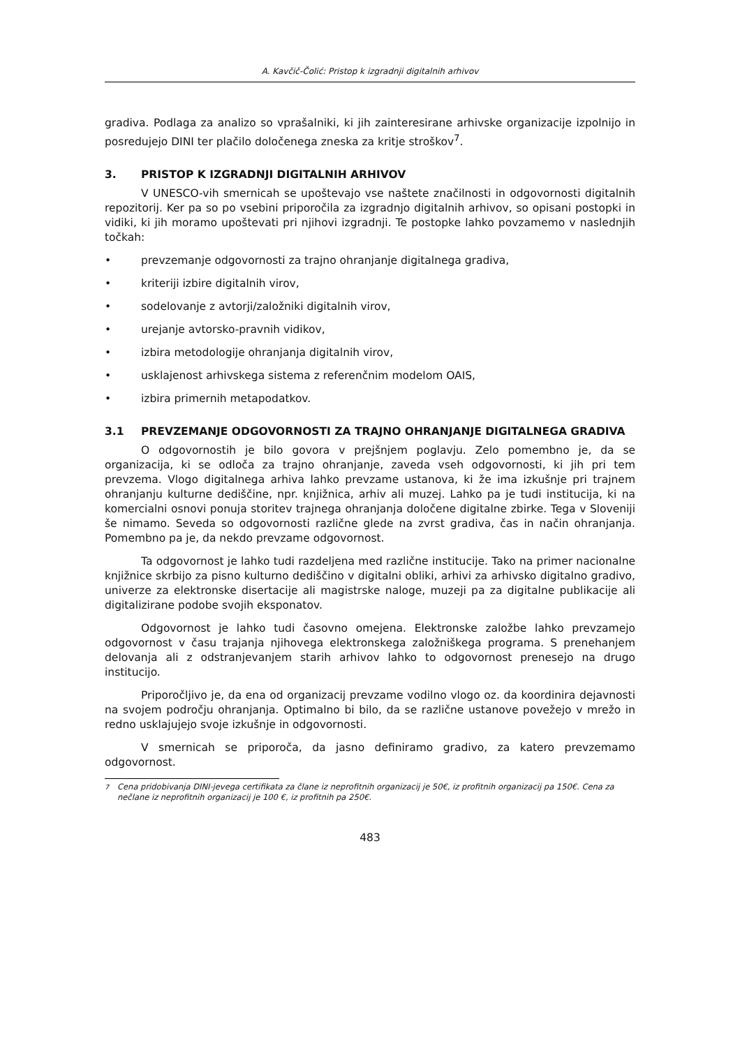A. Kavčič-Čolić: Pristop k izgradnji digitalnih arhivov
gradiva. Podlaga za analizo so vprašalniki, ki jih zainteresirane arhivske organizacije izpolnijo in posredujejo DINI ter plačilo določenega zneska za kritje stroškov<sup>7</sup>.
3. PRISTOP K IZGRADNJI DIGITALNIH ARHIVOV
V UNESCO-vih smernicah se upoštevajo vse naštete značilnosti in odgovornosti digitalnih repozitorij. Ker pa so po vsebini priporočila za izgradnjo digitalnih arhivov, so opisani postopki in vidiki, ki jih moramo upoštevati pri njihovi izgradnji. Te postopke lahko povzamemo v naslednjih točkah:
• prevzemanje odgovornosti za trajno ohranjanje digitalnega gradiva,
• kriteriji izbire digitalnih virov,
• sodelovanje z avtorji/založniki digitalnih virov,
• urejanje avtorsko-pravnih vidikov,
• izbira metodologije ohranjanja digitalnih virov,
• usklajenost arhivskega sistema z referenčnim modelom OAIS,
• izbira primernih metapodatkov.
3.1 PREVZEMANJE ODGOVORNOSTI ZA TRAJNO OHRANJANJE DIGITALNEGA GRADIVA
O odgovornostih je bilo govora v prejšnjem poglavju. Zelo pomembno je, da se organizacija, ki se odloča za trajno ohranjanje, zaveda vseh odgovornosti, ki jih pri tem prevzema. Vlogo digitalnega arhiva lahko prevzame ustanova, ki že ima izkušnje pri trajnem ohranjanju kulturne dediščine, npr. knjižnica, arhiv ali muzej. Lahko pa je tudi institucija, ki na komercialni osnovi ponuja storitev trajnega ohranjanja določene digitalne zbirke. Tega v Sloveniji še nimamo. Seveda so odgovornosti različne glede na zvrst gradiva, čas in način ohranjanja. Pomembno pa je, da nekdo prevzame odgovornost.
Ta odgovornost je lahko tudi razdeljena med različne institucije. Tako na primer nacionalne knjižnice skrbijo za pisno kulturno dediščino v digitalni obliki, arhivi za arhivsko digitalno gradivo, univerze za elektronske disertacije ali magistrske naloge, muzeji pa za digitalne publikacije ali digitalizirane podobe svojih eksponatov.
Odgovornost je lahko tudi časovno omejena. Elektronske založbe lahko prevzamejo odgovornost v času trajanja njihovega elektronskega založniškega programa. S prenehanjem delovanja ali z odstranjevanjem starih arhivov lahko to odgovornost prenesejo na drugo institucijo.
Priporočljivo je, da ena od organizacij prevzame vodilno vlogo oz. da koordinira dejavnosti na svojem področju ohranjanja. Optimalno bi bilo, da se različne ustanove povežejo v mrežo in redno usklajujejo svoje izkušnje in odgovornosti.
V smernicah se priporoča, da jasno definiramo gradivo, za katero prevzemamo odgovornost.
<sup>7</sup> Cena pridobivanja DINI-jevega certifikata za člane iz neprofitnih organizacij je 50€, iz profitnih organizacij pa 150€. Cena za nečlane iz neprofitnih organizacij je 100 €, iz profitnih pa 250€.
483